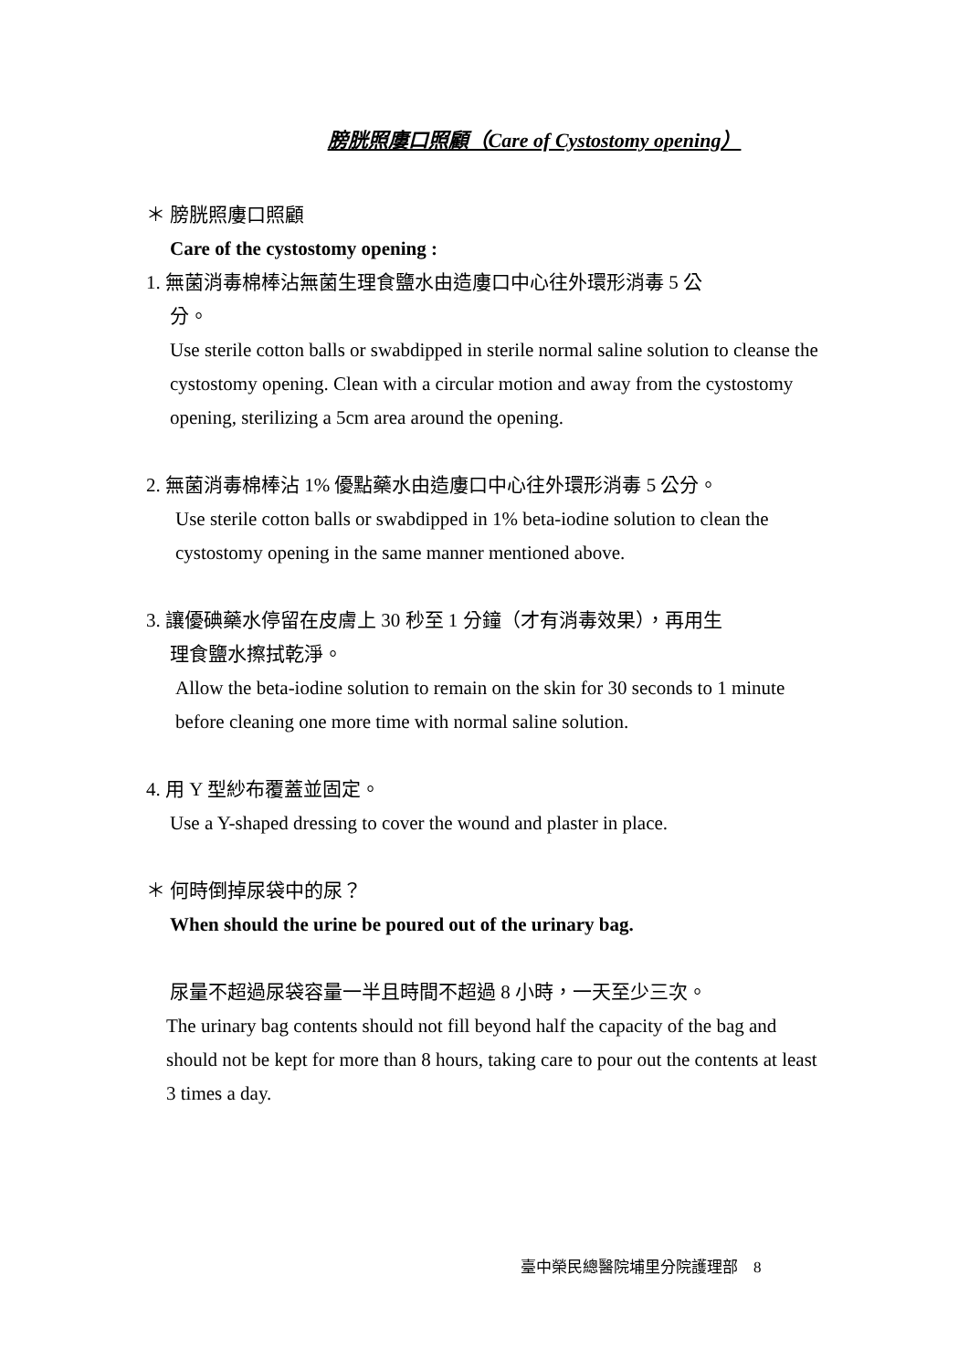膀胱照廔口照顧（Care of Cystostomy opening）
＊ 膀胱照廔口照顧
Care of the cystostomy opening :
1. 無菌消毒棉棒沾無菌生理食鹽水由造廔口中心往外環形消毒 5 公
分。
Use sterile cotton balls or swabdipped in sterile normal saline solution to cleanse the cystostomy opening. Clean with a circular motion and away from the cystostomy opening, sterilizing a 5cm area around the opening.
2. 無菌消毒棉棒沾 1% 優點藥水由造廔口中心往外環形消毒 5 公分。
Use sterile cotton balls or swabdipped in 1% beta-iodine solution to clean the cystostomy opening in the same manner mentioned above.
3. 讓優碘藥水停留在皮膚上 30 秒至 1 分鐘（才有消毒效果），再用生
理食鹽水擦拭乾淨。
Allow the beta-iodine solution to remain on the skin for 30 seconds to 1 minute before cleaning one more time with normal saline solution.
4. 用 Y 型紗布覆蓋並固定。
Use a Y-shaped dressing to cover the wound and plaster in place.
＊ 何時倒掉尿袋中的尿？
When should the urine be poured out of the urinary bag.
尿量不超過尿袋容量一半且時間不超過 8 小時，一天至少三次。
The urinary bag contents should not fill beyond half the capacity of the bag and should not be kept for more than 8 hours, taking care to pour out the contents at least 3 times a day.
臺中榮民總醫院埔里分院護理部　8